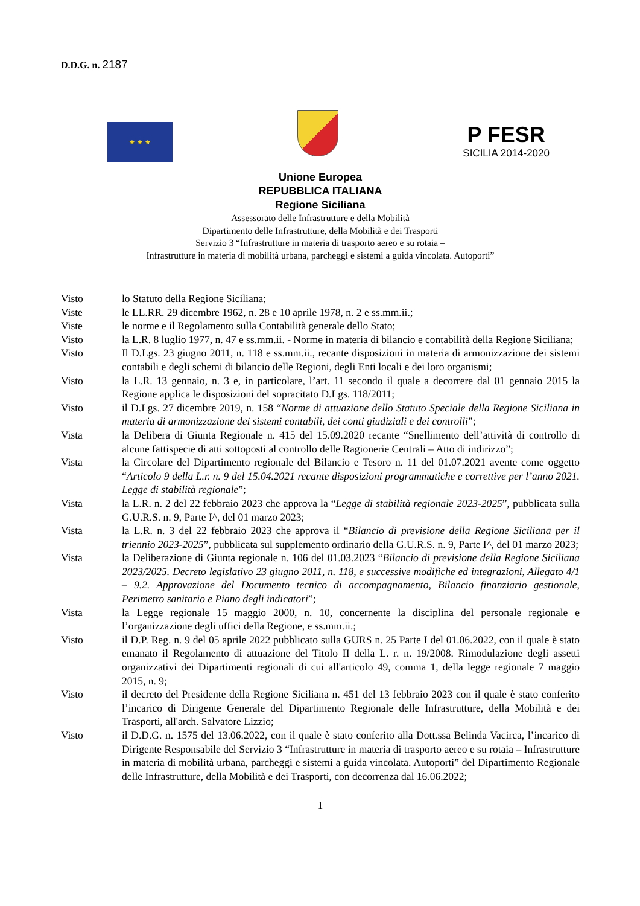D.D.G. n. 2187
★ ★ ★
P FESR
SICILIA 2014-2020
Unione Europea
REPUBBLICA ITALIANA
Regione Siciliana
Assessorato delle Infrastrutture e della Mobilità
Dipartimento delle Infrastrutture, della Mobilità e dei Trasporti
Servizio 3 “Infrastrutture in materia di trasporto aereo e su rotaia –
Infrastrutture in materia di mobilità urbana, parcheggi e sistemi a guida vincolata. Autoporti”
Visto lo Statuto della Regione Siciliana;
Viste le LL.RR. 29 dicembre 1962, n. 28 e 10 aprile 1978, n. 2 e ss.mm.ii.;
Viste le norme e il Regolamento sulla Contabilità generale dello Stato;
Visto la L.R. 8 luglio 1977, n. 47 e ss.mm.ii. - Norme in materia di bilancio e contabilità della Regione Siciliana;
Visto Il D.Lgs. 23 giugno 2011, n. 118 e ss.mm.ii., recante disposizioni in materia di armonizzazione dei sistemi contabili e degli schemi di bilancio delle Regioni, degli Enti locali e dei loro organismi;
Visto la L.R. 13 gennaio, n. 3 e, in particolare, l’art. 11 secondo il quale a decorrere dal 01 gennaio 2015 la Regione applica le disposizioni del sopracitato D.Lgs. 118/2011;
Visto il D.Lgs. 27 dicembre 2019, n. 158 “Norme di attuazione dello Statuto Speciale della Regione Siciliana in materia di armonizzazione dei sistemi contabili, dei conti giudiziali e dei controlli”;
Vista la Delibera di Giunta Regionale n. 415 del 15.09.2020 recante “Snellimento dell’attività di controllo di alcune fattispecie di atti sottoposti al controllo delle Ragionerie Centrali – Atto di indirizzo”;
Vista la Circolare del Dipartimento regionale del Bilancio e Tesoro n. 11 del 01.07.2021 avente come oggetto “Articolo 9 della L.r. n. 9 del 15.04.2021 recante disposizioni programmatiche e correttive per l’anno 2021. Legge di stabilità regionale”;
Vista la L.R. n. 2 del 22 febbraio 2023 che approva la “Legge di stabilità regionale 2023-2025”, pubblicata sulla G.U.R.S. n. 9, Parte I^, del 01 marzo 2023;
Vista la L.R. n. 3 del 22 febbraio 2023 che approva il “Bilancio di previsione della Regione Siciliana per il triennio 2023-2025”, pubblicata sul supplemento ordinario della G.U.R.S. n. 9, Parte I^, del 01 marzo 2023;
Vista la Deliberazione di Giunta regionale n. 106 del 01.03.2023 “Bilancio di previsione della Regione Siciliana 2023/2025. Decreto legislativo 23 giugno 2011, n. 118, e successive modifiche ed integrazioni, Allegato 4/1 – 9.2. Approvazione del Documento tecnico di accompagnamento, Bilancio finanziario gestionale, Perimetro sanitario e Piano degli indicatori”;
Vista la Legge regionale 15 maggio 2000, n. 10, concernente la disciplina del personale regionale e l’organizzazione degli uffici della Regione, e ss.mm.ii.;
Visto il D.P. Reg. n. 9 del 05 aprile 2022 pubblicato sulla GURS n. 25 Parte I del 01.06.2022, con il quale è stato emanato il Regolamento di attuazione del Titolo II della L. r. n. 19/2008. Rimodulazione degli assetti organizzativi dei Dipartimenti regionali di cui all'articolo 49, comma 1, della legge regionale 7 maggio 2015, n. 9;
Visto il decreto del Presidente della Regione Siciliana n. 451 del 13 febbraio 2023 con il quale è stato conferito l’incarico di Dirigente Generale del Dipartimento Regionale delle Infrastrutture, della Mobilità e dei Trasporti, all'arch. Salvatore Lizzio;
Visto il D.D.G. n. 1575 del 13.06.2022, con il quale è stato conferito alla Dott.ssa Belinda Vacirca, l’incarico di Dirigente Responsabile del Servizio 3 “Infrastrutture in materia di trasporto aereo e su rotaia – Infrastrutture in materia di mobilità urbana, parcheggi e sistemi a guida vincolata. Autoporti” del Dipartimento Regionale delle Infrastrutture, della Mobilità e dei Trasporti, con decorrenza dal 16.06.2022;
1